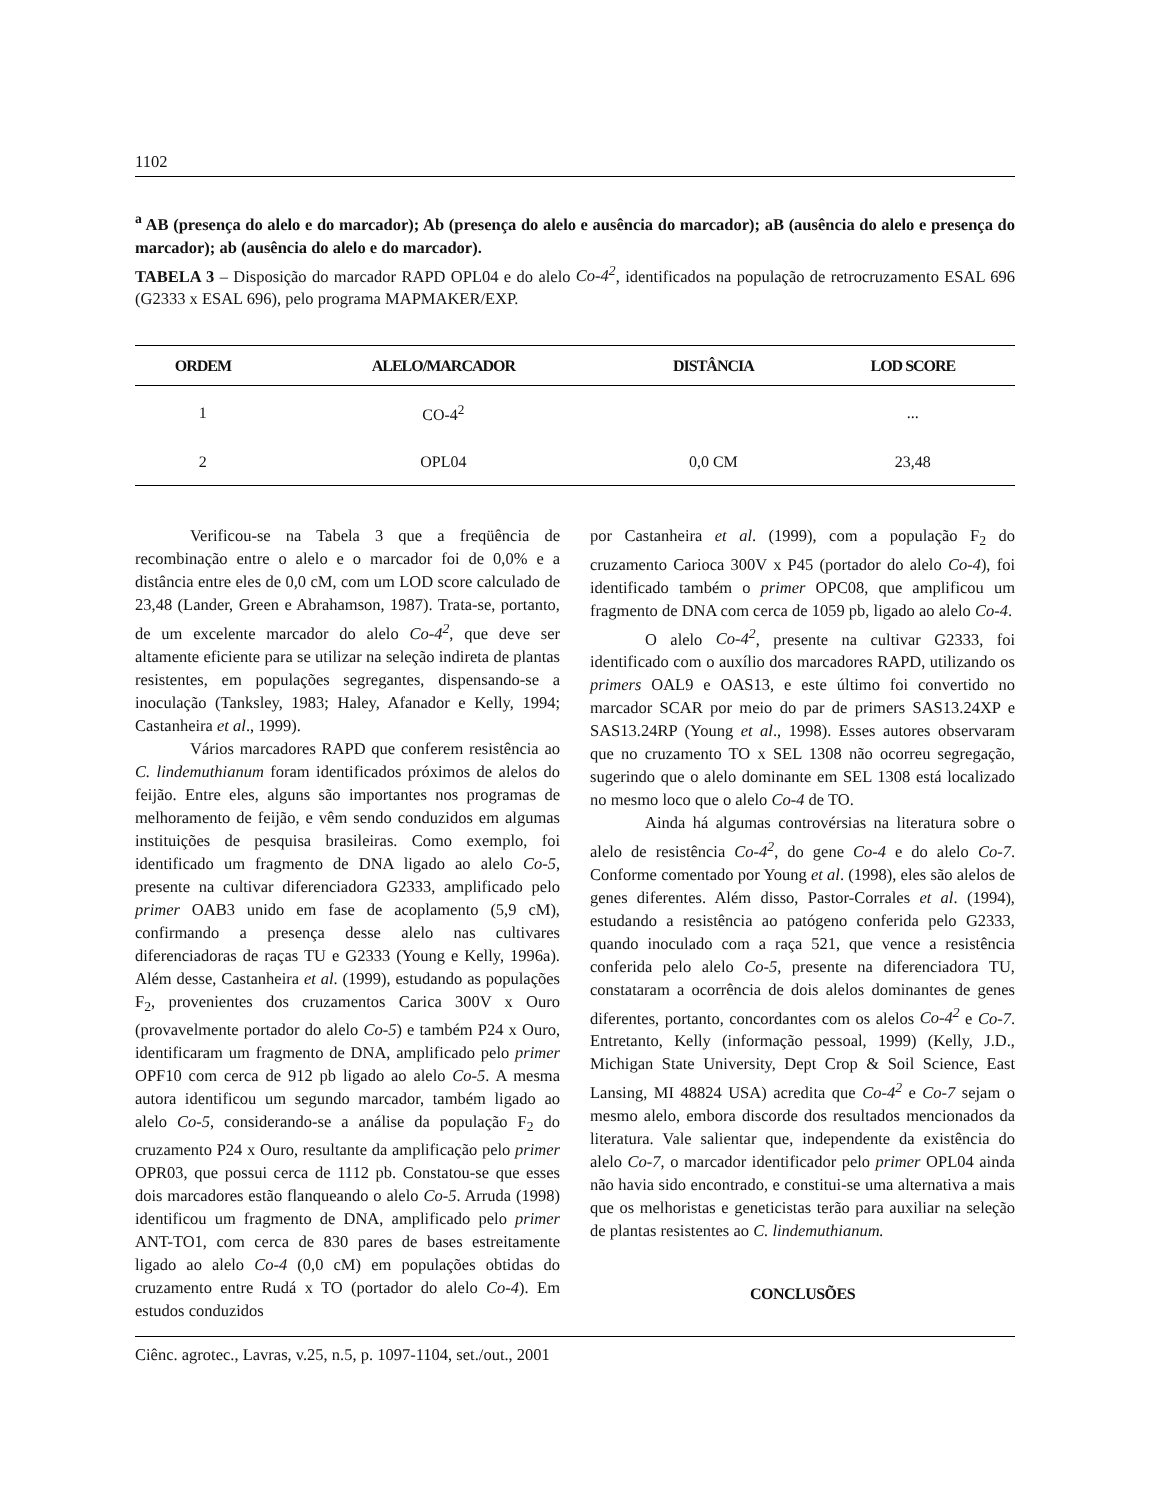1102
<sup>a</sup> AB (presença do alelo e do marcador); Ab (presença do alelo e ausência do marcador); aB (ausência do alelo e presença do marcador); ab (ausência do alelo e do marcador).
TABELA 3 – Disposição do marcador RAPD OPL04 e do alelo Co-4<sup>2</sup>, identificados na população de retrocruzamento ESAL 696 (G2333 x ESAL 696), pelo programa MAPMAKER/EXP.
| ORDEM | ALELO/MARCADOR | DISTÂNCIA | LOD SCORE |
| --- | --- | --- | --- |
| 1 | CO-4<sup>2</sup> | | ... |
| 2 | OPL04 | 0,0 CM | 23,48 |
Verificou-se na Tabela 3 que a freqüência de recombinação entre o alelo e o marcador foi de 0,0% e a distância entre eles de 0,0 cM, com um LOD score calculado de 23,48 (Lander, Green e Abrahamson, 1987). Trata-se, portanto, de um excelente marcador do alelo Co-4<sup>2</sup>, que deve ser altamente eficiente para se utilizar na seleção indireta de plantas resistentes, em populações segregantes, dispensando-se a inoculação (Tanksley, 1983; Haley, Afanador e Kelly, 1994; Castanheira et al., 1999).
Vários marcadores RAPD que conferem resistência ao C. lindemuthianum foram identificados próximos de alelos do feijão. Entre eles, alguns são importantes nos programas de melhoramento de feijão, e vêm sendo conduzidos em algumas instituições de pesquisa brasileiras. Como exemplo, foi identificado um fragmento de DNA ligado ao alelo Co-5, presente na cultivar diferenciadora G2333, amplificado pelo primer OAB3 unido em fase de acoplamento (5,9 cM), confirmando a presença desse alelo nas cultivares diferenciadoras de raças TU e G2333 (Young e Kelly, 1996a). Além desse, Castanheira et al. (1999), estudando as populações F<sub>2</sub>, provenientes dos cruzamentos Carica 300V x Ouro (provavelmente portador do alelo Co-5) e também P24 x Ouro, identificaram um fragmento de DNA, amplificado pelo primer OPF10 com cerca de 912 pb ligado ao alelo Co-5. A mesma autora identificou um segundo marcador, também ligado ao alelo Co-5, considerando-se a análise da população F<sub>2</sub> do cruzamento P24 x Ouro, resultante da amplificação pelo primer OPR03, que possui cerca de 1112 pb. Constatou-se que esses dois marcadores estão flanqueando o alelo Co-5. Arruda (1998) identificou um fragmento de DNA, amplificado pelo primer ANT-TO1, com cerca de 830 pares de bases estreitamente ligado ao alelo Co-4 (0,0 cM) em populações obtidas do cruzamento entre Rudá x TO (portador do alelo Co-4). Em estudos conduzidos
por Castanheira et al. (1999), com a população F<sub>2</sub> do cruzamento Carioca 300V x P45 (portador do alelo Co-4), foi identificado também o primer OPC08, que amplificou um fragmento de DNA com cerca de 1059 pb, ligado ao alelo Co-4.
O alelo Co-4<sup>2</sup>, presente na cultivar G2333, foi identificado com o auxílio dos marcadores RAPD, utilizando os primers OAL9 e OAS13, e este último foi convertido no marcador SCAR por meio do par de primers SAS13.24XP e SAS13.24RP (Young et al., 1998). Esses autores observaram que no cruzamento TO x SEL 1308 não ocorreu segregação, sugerindo que o alelo dominante em SEL 1308 está localizado no mesmo loco que o alelo Co-4 de TO.
Ainda há algumas controvérsias na literatura sobre o alelo de resistência Co-4<sup>2</sup>, do gene Co-4 e do alelo Co-7. Conforme comentado por Young et al. (1998), eles são alelos de genes diferentes. Além disso, Pastor-Corrales et al. (1994), estudando a resistência ao patógeno conferida pelo G2333, quando inoculado com a raça 521, que vence a resistência conferida pelo alelo Co-5, presente na diferenciadora TU, constataram a ocorrência de dois alelos dominantes de genes diferentes, portanto, concordantes com os alelos Co-4<sup>2</sup> e Co-7. Entretanto, Kelly (informação pessoal, 1999) (Kelly, J.D., Michigan State University, Dept Crop & Soil Science, East Lansing, MI 48824 USA) acredita que Co-4<sup>2</sup> e Co-7 sejam o mesmo alelo, embora discorde dos resultados mencionados da literatura. Vale salientar que, independente da existência do alelo Co-7, o marcador identificador pelo primer OPL04 ainda não havia sido encontrado, e constitui-se uma alternativa a mais que os melhoristas e geneticistas terão para auxiliar na seleção de plantas resistentes ao C. lindemuthianum.
CONCLUSÕES
Ciênc. agrotec., Lavras, v.25, n.5, p. 1097-1104, set./out., 2001